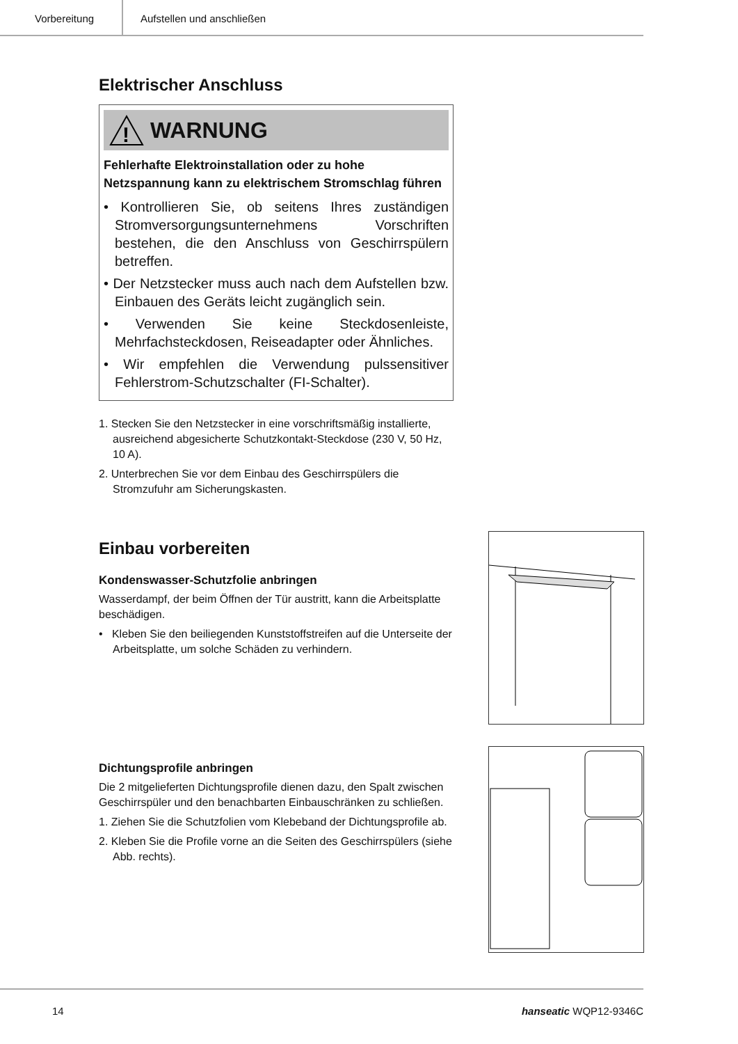Vorbereitung Aufstellen und anschließen
Elektrischer Anschluss
!
WARNUNG
Fehlerhafte Elektroinstallation oder zu hohe Netzspannung kann zu elektrischem Strom­schlag führen
• Kontrollieren Sie, ob seitens Ihres zuständigen Stromversorgungsunternehmens Vorschriften bestehen, die den Anschluss von Geschirrspülern betreffen.
• Der Netzstecker muss auch nach dem Aufstellen bzw. Einbauen des Geräts leicht zugänglich sein.
• Verwenden Sie keine Steckdosenleiste, Mehrfachsteckdosen, Reiseadapter oder Ähnliches.
• Wir empfehlen die Verwendung pulssensitiver Fehlerstrom-Schutzschalter (FI-Schalter).
1. Stecken Sie den Netzstecker in eine vorschriftsmäßig installierte, ausreichend abgesicherte Schutzkontakt-Steckdose (230 V, 50 Hz, 10 A).
2. Unterbrechen Sie vor dem Einbau des Geschirrspülers die Stromzufuhr am Sicherungskasten.
Einbau vorbereiten
Kondenswasser-Schutzfolie anbringen
Wasserdampf, der beim Öffnen der Tür austritt, kann die Arbeitsplatte beschädigen.
• Kleben Sie den beiliegenden Kunststoffstreifen auf die Unterseite der Arbeitsplatte, um solche Schäden zu verhindern.
Dichtungsprofile anbringen
Die 2 mitgelieferten Dichtungsprofile dienen dazu, den Spalt zwischen Geschirrspüler und den benachbarten Einbauschränken zu schließen.
1. Ziehen Sie die Schutzfolien vom Klebeband der Dichtungsprofile ab.
2. Kleben Sie die Profile vorne an die Seiten des Geschirrspülers (siehe Abb. rechts).
14 hanseatic WQP12-9346C